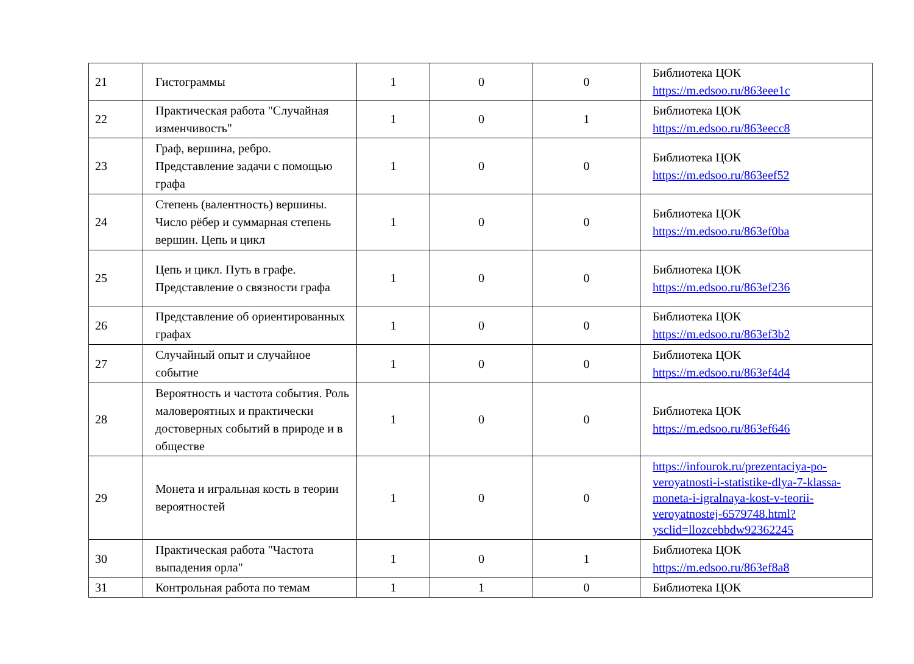| 21 | Гистограммы | 1 | 0 | 0 | Библиотека ЦОК https://m.edsoo.ru/863eee1c |
| 22 | Практическая работа "Случайная изменчивость" | 1 | 0 | 1 | Библиотека ЦОК https://m.edsoo.ru/863eecc8 |
| 23 | Граф, вершина, ребро. Представление задачи с помощью графа | 1 | 0 | 0 | Библиотека ЦОК https://m.edsoo.ru/863eef52 |
| 24 | Степень (валентность) вершины. Число рёбер и суммарная степень вершин. Цепь и цикл | 1 | 0 | 0 | Библиотека ЦОК https://m.edsoo.ru/863ef0ba |
| 25 | Цепь и цикл. Путь в графе. Представление о связности графа | 1 | 0 | 0 | Библиотека ЦОК https://m.edsoo.ru/863ef236 |
| 26 | Представление об ориентированных графах | 1 | 0 | 0 | Библиотека ЦОК https://m.edsoo.ru/863ef3b2 |
| 27 | Случайный опыт и случайное событие | 1 | 0 | 0 | Библиотека ЦОК https://m.edsoo.ru/863ef4d4 |
| 28 | Вероятность и частота события. Роль маловероятных и практически достоверных событий в природе и в обществе | 1 | 0 | 0 | Библиотека ЦОК https://m.edsoo.ru/863ef646 |
| 29 | Монета и игральная кость в теории вероятностей | 1 | 0 | 0 | https://infourok.ru/prezentaciya-po-veroyatnosti-i-statistike-dlya-7-klassa-moneta-i-igralnaya-kost-v-teorii-veroyatnostej-6579748.html?ysclid=llozcebbdw92362245 |
| 30 | Практическая работа "Частота выпадения орла" | 1 | 0 | 1 | Библиотека ЦОК https://m.edsoo.ru/863ef8a8 |
| 31 | Контрольная работа по темам | 1 | 1 | 0 | Библиотека ЦОК |